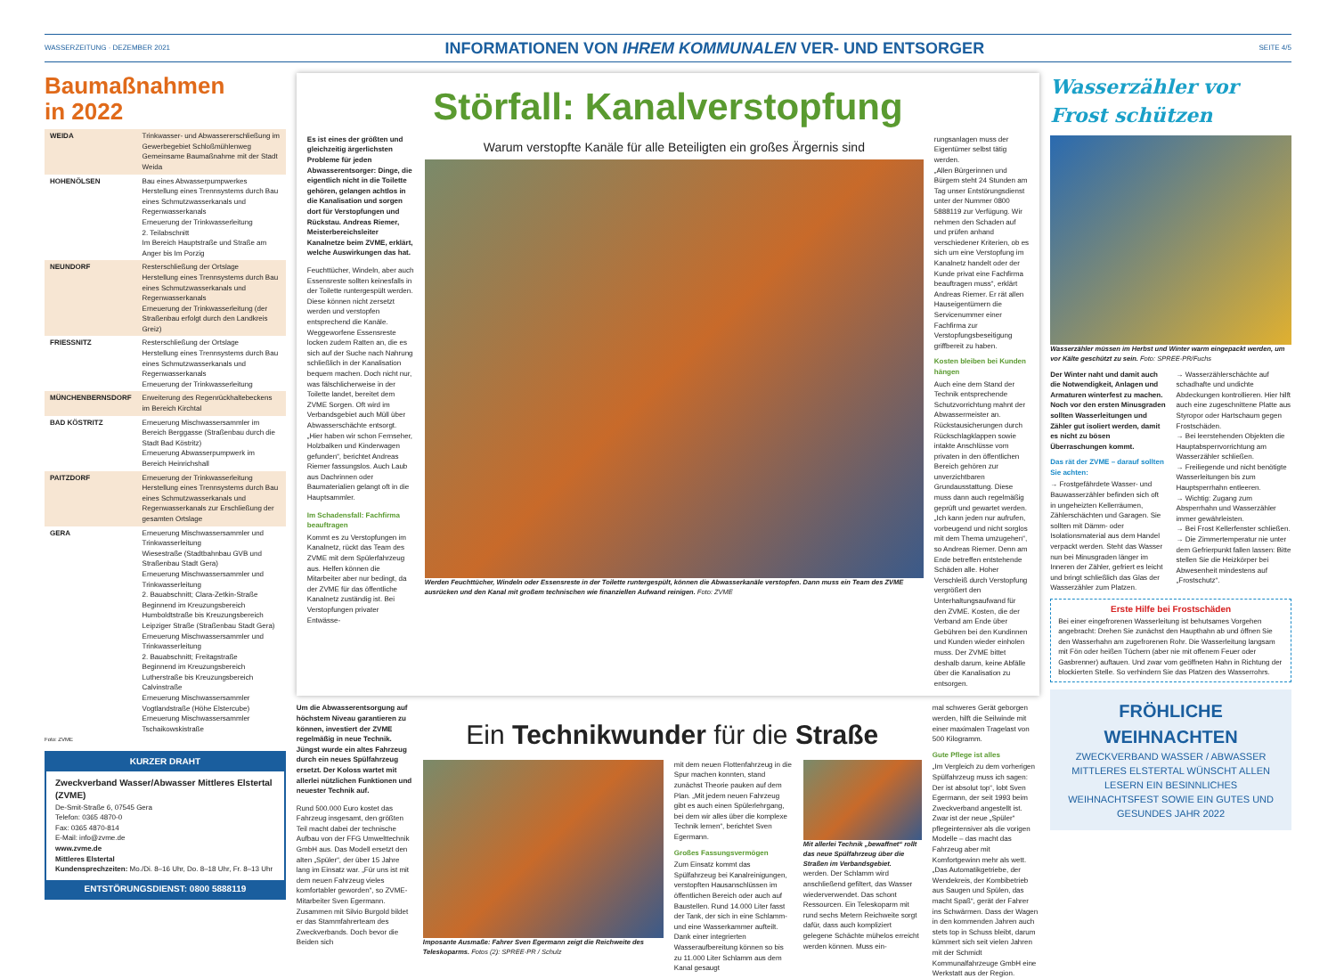WASSERZEITUNG · DEZEMBER 2021 INFORMATIONEN VON IHREM KOMMUNALEN VER- UND ENTSORGER SEITE 4/5
Baumaßnahmen
in 2022
| WEIDA | Trinkwasser- und Abwassererschließung im Gewerbegebiet Schloßmühlenweg Gemeinsame Baumaßnahme mit der Stadt Weida |
| HOHENÖLSEN | Bau eines Abwasserpumpwerkes Herstellung eines Trennsystems durch Bau eines Schmutzwasserkanals und Regenwasserkanals Erneuerung der Trinkwasserleitung 2. Teilabschnitt Im Bereich Hauptstraße und Straße am Anger bis Im Porzig |
| NEUNDORF | Resterschließung der Ortslage Herstellung eines Trennsystems durch Bau eines Schmutzwasserkanals und Regenwasserkanals Erneuerung der Trinkwasserleitung (der Straßenbau erfolgt durch den Landkreis Greiz) |
| FRIESSNITZ | Resterschließung der Ortslage Herstellung eines Trennsystems durch Bau eines Schmutzwasserkanals und Regenwasserkanals Erneuerung der Trinkwasserleitung |
| MÜNCHENBERNSDORF | Erweiterung des Regenrückhaltebeckens im Bereich Kirchtal |
| BAD KÖSTRITZ | Erneuerung Mischwassersammler im Bereich Berggasse (Straßenbau durch die Stadt Bad Köstritz) Erneuerung Abwasserpumpwerk im Bereich Heinrichshall |
| PAITZDORF | Erneuerung der Trinkwasserleitung Herstellung eines Trennsystems durch Bau eines Schmutzwasserkanals und Regenwasserkanals zur Erschließung der gesamten Ortslage |
| GERA | Erneuerung Mischwassersammler und Trinkwasserleitung Wiesestraße (Stadtbahnbau GVB und Straßenbau Stadt Gera) Erneuerung Mischwassersammler und Trinkwasserleitung 2. Bauabschnitt; Clara-Zetkin-Straße Beginnend im Kreuzungsbereich Humboldtstraße bis Kreuzungsbereich Leipziger Straße (Straßenbau Stadt Gera) Erneuerung Mischwassersammler und Trinkwasserleitung 2. Bauabschnitt; Freitagstraße Beginnend im Kreuzungsbereich Lutherstraße bis Kreuzungsbereich Calvinstraße Erneuerung Mischwassersammler Vogtlandstraße (Höhe Elstercube) Erneuerung Mischwassersammler Tschaikowskistraße |
Foto: ZVME
KURZER DRAHT
Zweckverband Wasser/Abwasser Mittleres Elstertal (ZVME)
De-Smit-Straße 6, 07545 Gera
Telefon: 0365 4870-0
Fax: 0365 4870-814
E-Mail: info@zvme.de
www.zvme.de
Mittleres Elstertal
Kundensprechzeiten: Mo./Di. 8–16 Uhr, Do. 8–18 Uhr, Fr. 8–13 Uhr
ENTSTÖRUNGSDIENST: 0800 5888119
Störfall: Kanalverstopfung
Es ist eines der größten und gleichzeitig ärgerlichsten Probleme für jeden Abwasserentsorger: Dinge, die eigentlich nicht in die Toilette gehören, gelangen achtlos in die Kanalisation und sorgen dort für Verstopfungen und Rückstau. Andreas Riemer, Meisterbereichsleiter Kanalnetze beim ZVME, erklärt, welche Auswirkungen das hat.
Feuchttücher, Windeln, aber auch Essensreste sollten keinesfalls in der Toilette runtergespült werden. Diese können nicht zersetzt werden und verstopfen entsprechend die Kanäle. Weggeworfene Essensreste locken zudem Ratten an, die es sich auf der Suche nach Nahrung schließlich in der Kanalisation bequem machen. Doch nicht nur, was fälschlicherweise in der Toilette landet, bereitet dem ZVME Sorgen. Oft wird im Verbandsgebiet auch Müll über Abwasserschächte entsorgt. „Hier haben wir schon Fernseher, Holzbalken und Kinderwagen gefunden“, berichtet Andreas Riemer fassungslos. Auch Laub aus Dachrinnen oder Baumaterialien gelangt oft in die Hauptsammler.
Im Schadensfall: Fachfirma beauftragen
Kommt es zu Verstopfungen im Kanalnetz, rückt das Team des ZVME mit dem Spülerfahrzeug aus. Helfen können die Mitarbeiter aber nur bedingt, da der ZVME für das öffentliche Kanalnetz zuständig ist. Bei Verstopfungen privater Entwässe-
Warum verstopfte Kanäle für alle Beteiligten ein großes Ärgernis sind
Werden Feuchttücher, Windeln oder Essensreste in der Toilette runtergespült, können die Abwasserkanäle verstopfen. Dann muss ein Team des ZVME ausrücken und den Kanal mit großem technischen wie finanziellen Aufwand reinigen. Foto: ZVME
rungsanlagen muss der Eigentümer selbst tätig werden.
„Allen Bürgerinnen und Bürgern steht 24 Stunden am Tag unser Entstörungsdienst unter der Nummer 0800 5888119 zur Verfügung. Wir nehmen den Schaden auf und prüfen anhand verschiedener Kriterien, ob es sich um eine Verstopfung im Kanalnetz handelt oder der Kunde privat eine Fachfirma beauftragen muss“, erklärt Andreas Riemer. Er rät allen Hauseigentümern die Servicenummer einer Fachfirma zur Verstopfungsbeseitigung griffbereit zu haben.
Kosten bleiben bei Kunden hängen
Auch eine dem Stand der Technik entsprechende Schutzvorrichtung mahnt der Abwassermeister an. Rückstausicherungen durch Rückschlagklappen sowie intakte Anschlüsse vom privaten in den öffentlichen Bereich gehören zur unverzichtbaren Grundausstattung. Diese muss dann auch regelmäßig geprüft und gewartet werden.
„Ich kann jeden nur aufrufen, vorbeugend und nicht sorglos mit dem Thema umzugehen“, so Andreas Riemer. Denn am Ende betreffen entstehende Schäden alle. Hoher Verschleiß durch Verstopfung vergrößert den Unterhaltungsaufwand für den ZVME. Kosten, die der Verband am Ende über Gebühren bei den Kundinnen und Kunden wieder einholen muss. Der ZVME bittet deshalb darum, keine Abfälle über die Kanalisation zu entsorgen.
Um die Abwasserentsorgung auf höchstem Niveau garantieren zu können, investiert der ZVME regelmäßig in neue Technik. Jüngst wurde ein altes Fahrzeug durch ein neues Spülfahrzeug ersetzt. Der Koloss wartet mit allerlei nützlichen Funktionen und neuester Technik auf.
Rund 500.000 Euro kostet das Fahrzeug insgesamt, den größten Teil macht dabei der technische Aufbau von der FFG Umwelttechnik GmbH aus. Das Modell ersetzt den alten „Spüler“, der über 15 Jahre lang im Einsatz war. „Für uns ist mit dem neuen Fahrzeug vieles komfortabler geworden“, so ZVME-Mitarbeiter Sven Egermann. Zusammen mit Silvio Burgold bildet er das Stammfahrerteam des Zweckverbands. Doch bevor die Beiden sich
Ein Technikwunder für die Straße
Imposante Ausmaße: Fahrer Sven Egermann zeigt die Reichweite des Teleskoparms. Fotos (2): SPREE-PR / Schulz
mit dem neuen Flottenfahrzeug in die Spur machen konnten, stand zunächst Theorie pauken auf dem Plan. „Mit jedem neuen Fahrzeug gibt es auch einen Spülerlehrgang, bei dem wir alles über die komplexe Technik lernen“, berichtet Sven Egermann.
Großes Fassungsvermögen
Zum Einsatz kommt das Spülfahrzeug bei Kanalreinigungen, verstopften Hausanschlüssen im öffentlichen Bereich oder auch auf Baustellen. Rund 14.000 Liter fasst der Tank, der sich in eine Schlamm- und eine Wasserkammer aufteilt.
Dank einer integrierten Wasseraufbereitung können so bis zu 11.000 Liter Schlamm aus dem Kanal gesaugt
Mit allerlei Technik „bewaffnet“ rollt das neue Spülfahrzeug über die Straßen im Verbandsgebiet.
werden. Der Schlamm wird anschließend gefiltert, das Wasser wiederverwendet. Das schont Ressourcen. Ein Teleskoparm mit rund sechs Metern Reichweite sorgt dafür, dass auch kompliziert gelegene Schächte mühelos erreicht werden können. Muss ein-
mal schweres Gerät geborgen werden, hilft die Seilwinde mit einer maximalen Tragelast von 500 Kilogramm.
Gute Pflege ist alles
„Im Vergleich zu dem vorherigen Spülfahrzeug muss ich sagen: Der ist absolut top“, lobt Sven Egermann, der seit 1993 beim Zweckverband angestellt ist. Zwar ist der neue „Spüler“ pflegeintensiver als die vorigen Modelle – das macht das Fahrzeug aber mit Komfortgewinn mehr als wett. „Das Automatikgetriebe, der Wendekreis, der Kombibetrieb aus Saugen und Spülen, das macht Spaß“, gerät der Fahrer ins Schwärmen. Dass der Wagen in den kommenden Jahren auch stets top in Schuss bleibt, darum kümmert sich seit vielen Jahren mit der Schmidt Kommunalfahrzeuge GmbH eine Werkstatt aus der Region.
Wasserzähler vor Frost schützen
Wasserzähler müssen im Herbst und Winter warm eingepackt werden, um vor Kälte geschützt zu sein. Foto: SPREE-PR/Fuchs
Der Winter naht und damit auch die Notwendigkeit, Anlagen und Armaturen winterfest zu machen. Noch vor den ersten Minusgraden sollten Wasserleitungen und Zähler gut isoliert werden, damit es nicht zu bösen Überraschungen kommt.
Das rät der ZVME – darauf sollten Sie achten:
→ Frostgefährdete Wasser- und Bauwasserzähler befinden sich oft in ungeheizten Kellerräumen, Zählerschächten und Garagen. Sie sollten mit Dämm- oder Isolationsmaterial aus dem Handel verpackt werden. Steht das Wasser nun bei Minusgraden länger im Inneren der Zähler, gefriert es leicht und bringt schließlich das Glas der Wasserzähler zum Platzen.
→ Wasserzählerschächte auf schadhafte und undichte Abdeckungen kontrollieren. Hier hilft auch eine zugeschnittene Platte aus Styropor oder Hartschaum gegen Frostschäden.
→ Bei leerstehenden Objekten die Hauptabsperrvorrichtung am Wasserzähler schließen.
→ Freiliegende und nicht benötigte Wasserleitungen bis zum Hauptsperrhahn entleeren.
→ Wichtig: Zugang zum Absperrhahn und Wasserzähler immer gewährleisten.
→ Bei Frost Kellerfenster schließen.
→ Die Zimmertemperatur nie unter dem Gefrierpunkt fallen lassen: Bitte stellen Sie die Heizkörper bei Abwesenheit mindestens auf „Frostschutz“.
Erste Hilfe bei Frostschäden
Bei einer eingefrorenen Wasserleitung ist behutsames Vorgehen angebracht: Drehen Sie zunächst den Haupthahn ab und öffnen Sie den Wasserhahn am zugefrorenen Rohr. Die Wasserleitung langsam mit Fön oder heißen Tüchern (aber nie mit offenem Feuer oder Gasbrenner) auftauen. Und zwar vom geöffneten Hahn in Richtung der blockierten Stelle. So verhindern Sie das Platzen des Wasserrohrs.
FRÖHLICHE WEIHNACHTEN
ZWECKVERBAND WASSER / ABWASSER MITTLERES ELSTERTAL WÜNSCHT ALLEN LESERN EIN BESINNLICHES WEIHNACHTSFEST SOWIE EIN GUTES UND GESUNDES JAHR 2022